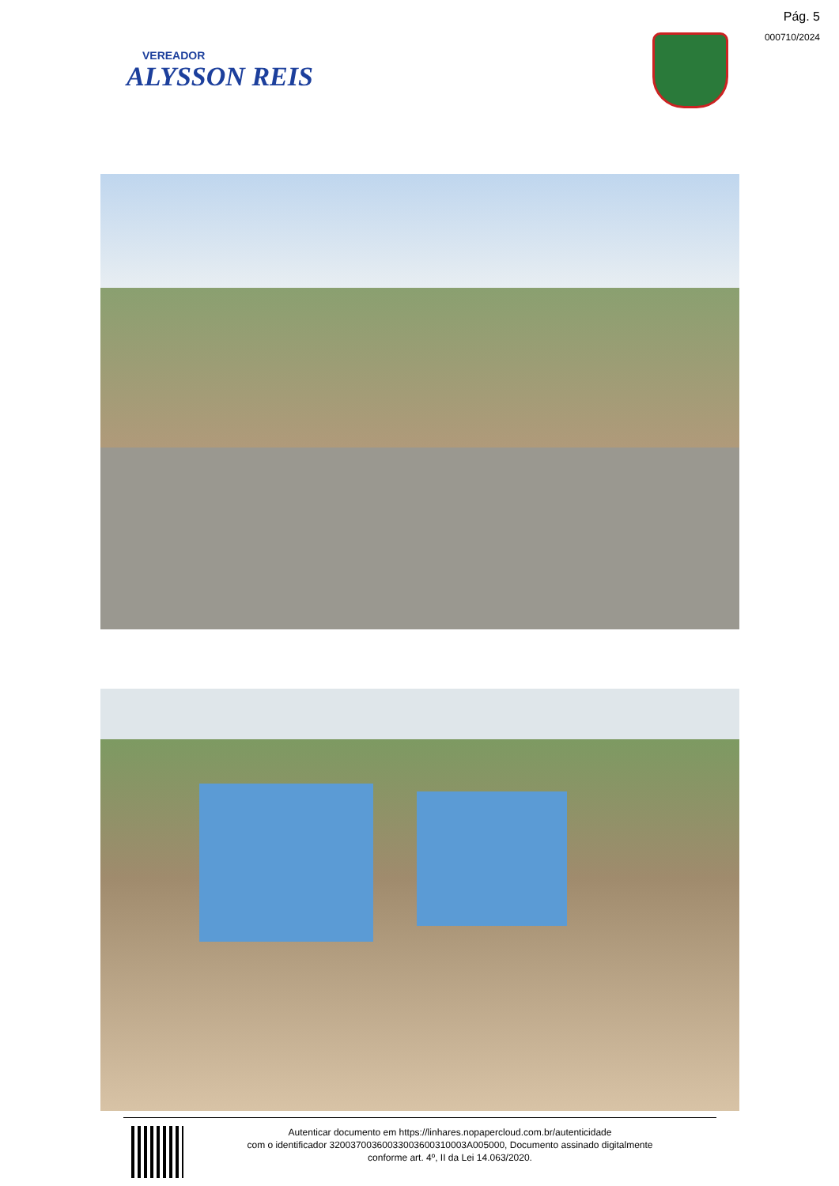Pág. 5
000710/2024
VEREADOR
ALYSSON REIS
Autenticar documento em https://linhares.nopapercloud.com.br/autenticidade
com o identificador 32003700360033003600310003A005000, Documento assinado digitalmente
conforme art. 4º, II da Lei 14.063/2020.